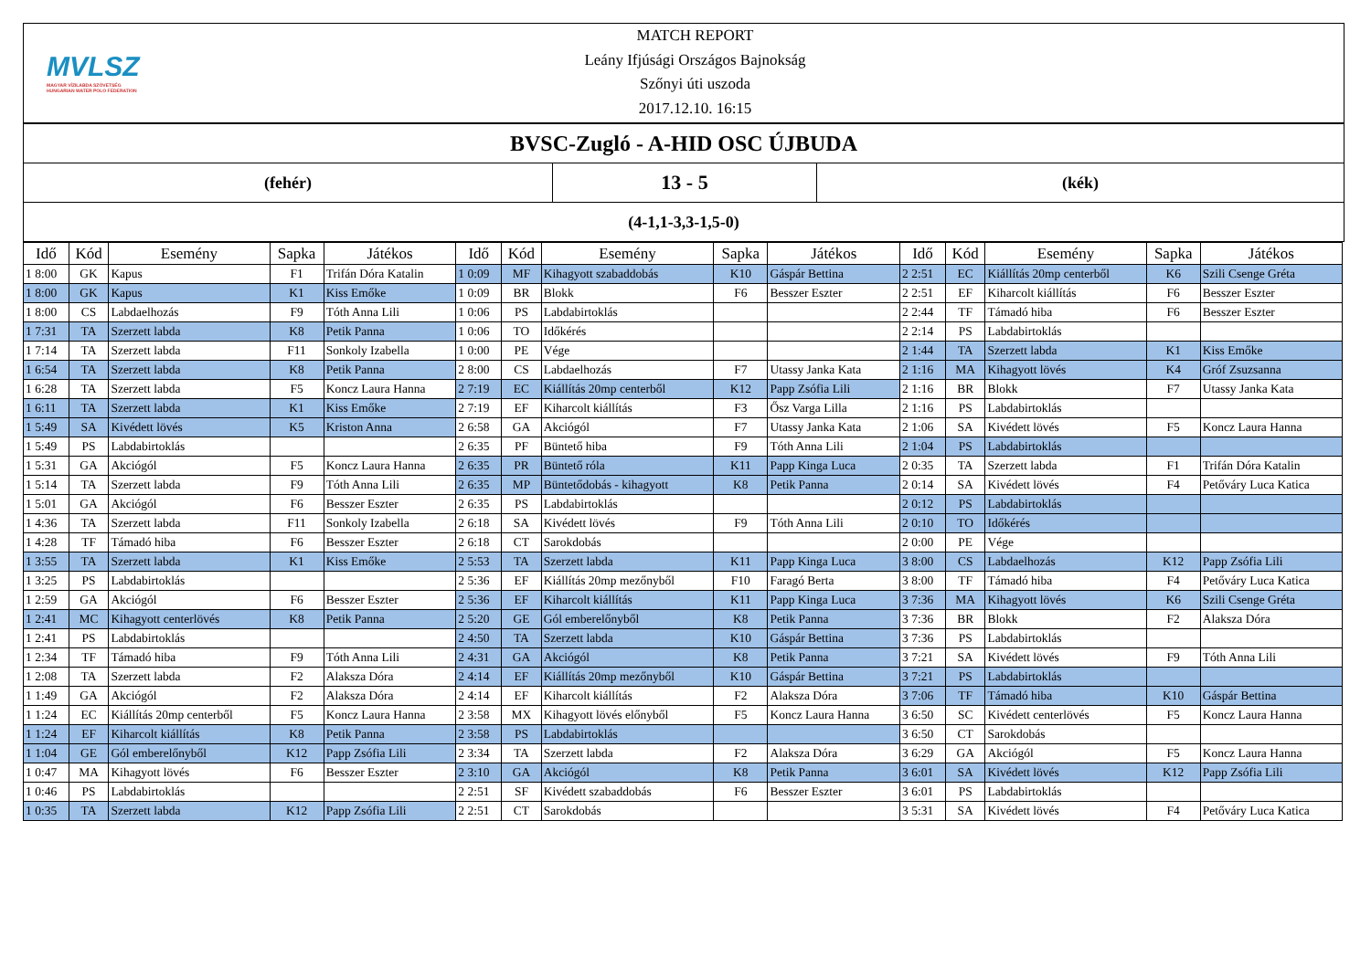MVLSZ
MAGYAR VÍZILABDA SZÖVETSÉG
HUNGARIAN WATER POLO FEDERATION
MATCH REPORT
Leány Ifjúsági Országos Bajnokság
Szőnyi úti uszoda
2017.12.10. 16:15
BVSC-Zugló - A-HID OSC ÚJBUDA
(fehér)
13 - 5
(kék)
(4-1,1-3,3-1,5-0)
| Idő | Kód | Esemény | Sapka | Játékos | Idő | Kód | Esemény | Sapka | Játékos | Idő | Kód | Esemény | Sapka | Játékos |
| --- | --- | --- | --- | --- | --- | --- | --- | --- | --- | --- | --- | --- | --- | --- |
| 1 8:00 | GK | Kapus | F1 | Trifán Dóra Katalin | 1 0:09 | MF | Kihagyott szabaddobás | K10 | Gáspár Bettina | 2 2:51 | EC | Kiállítás 20mp centerből | K6 | Szili Csenge Gréta |
| 1 8:00 | GK | Kapus | K1 | Kiss Emőke | 1 0:09 | BR | Blokk | F6 | Besszer Eszter | 2 2:51 | EF | Kiharcolt kiállítás | F6 | Besszer Eszter |
| 1 8:00 | CS | Labdaelhozás | F9 | Tóth Anna Lili | 1 0:06 | PS | Labdabirtoklás | | | 2 2:44 | TF | Támadó hiba | F6 | Besszer Eszter |
| 1 7:31 | TA | Szerzett labda | K8 | Petik Panna | 1 0:06 | TO | Időkérés | | | 2 2:14 | PS | Labdabirtoklás | | |
| 1 7:14 | TA | Szerzett labda | F11 | Sonkoly Izabella | 1 0:00 | PE | Vége | | | 2 1:44 | TA | Szerzett labda | K1 | Kiss Emőke |
| 1 6:54 | TA | Szerzett labda | K8 | Petik Panna | 2 8:00 | CS | Labdaelhozás | F7 | Utassy Janka Kata | 2 1:16 | MA | Kihagyott lövés | K4 | Gróf Zsuzsanna |
| 1 6:28 | TA | Szerzett labda | F5 | Koncz Laura Hanna | 2 7:19 | EC | Kiállítás 20mp centerből | K12 | Papp Zsófia Lili | 2 1:16 | BR | Blokk | F7 | Utassy Janka Kata |
| 1 6:11 | TA | Szerzett labda | K1 | Kiss Emőke | 2 7:19 | EF | Kiharcolt kiállítás | F3 | Ősz Varga Lilla | 2 1:16 | PS | Labdabirtoklás | | |
| 1 5:49 | SA | Kivédett lövés | K5 | Kriston Anna | 2 6:58 | GA | Akciógól | F7 | Utassy Janka Kata | 2 1:06 | SA | Kivédett lövés | F5 | Koncz Laura Hanna |
| 1 5:49 | PS | Labdabirtoklás | | | 2 6:35 | PF | Büntető hiba | F9 | Tóth Anna Lili | 2 1:04 | PS | Labdabirtoklás | | |
| 1 5:31 | GA | Akciógól | F5 | Koncz Laura Hanna | 2 6:35 | PR | Büntető róla | K11 | Papp Kinga Luca | 2 0:35 | TA | Szerzett labda | F1 | Trifán Dóra Katalin |
| 1 5:14 | TA | Szerzett labda | F9 | Tóth Anna Lili | 2 6:35 | MP | Büntetődobás - kihagyott | K8 | Petik Panna | 2 0:14 | SA | Kivédett lövés | F4 | Petőváry Luca Katica |
| 1 5:01 | GA | Akciógól | F6 | Besszer Eszter | 2 6:35 | PS | Labdabirtoklás | | | 2 0:12 | PS | Labdabirtoklás | | |
| 1 4:36 | TA | Szerzett labda | F11 | Sonkoly Izabella | 2 6:18 | SA | Kivédett lövés | F9 | Tóth Anna Lili | 2 0:10 | TO | Időkérés | | |
| 1 4:28 | TF | Támadó hiba | F6 | Besszer Eszter | 2 6:18 | CT | Sarokdobás | | | 2 0:00 | PE | Vége | | |
| 1 3:55 | TA | Szerzett labda | K1 | Kiss Emőke | 2 5:53 | TA | Szerzett labda | K11 | Papp Kinga Luca | 3 8:00 | CS | Labdaelhozás | K12 | Papp Zsófia Lili |
| 1 3:25 | PS | Labdabirtoklás | | | 2 5:36 | EF | Kiállítás 20mp mezőnyből | F10 | Faragó Berta | 3 8:00 | TF | Támadó hiba | F4 | Petőváry Luca Katica |
| 1 2:59 | GA | Akciógól | F6 | Besszer Eszter | 2 5:36 | EF | Kiharcolt kiállítás | K11 | Papp Kinga Luca | 3 7:36 | MA | Kihagyott lövés | K6 | Szili Csenge Gréta |
| 1 2:41 | MC | Kihagyott centerlövés | K8 | Petik Panna | 2 5:20 | GE | Gól emberelőnyből | K8 | Petik Panna | 3 7:36 | BR | Blokk | F2 | Alaksza Dóra |
| 1 2:41 | PS | Labdabirtoklás | | | 2 4:50 | TA | Szerzett labda | K10 | Gáspár Bettina | 3 7:36 | PS | Labdabirtoklás | | |
| 1 2:34 | TF | Támadó hiba | F9 | Tóth Anna Lili | 2 4:31 | GA | Akciógól | K8 | Petik Panna | 3 7:21 | SA | Kivédett lövés | F9 | Tóth Anna Lili |
| 1 2:08 | TA | Szerzett labda | F2 | Alaksza Dóra | 2 4:14 | EF | Kiállítás 20mp mezőnyből | K10 | Gáspár Bettina | 3 7:21 | PS | Labdabirtoklás | | |
| 1 1:49 | GA | Akciógól | F2 | Alaksza Dóra | 2 4:14 | EF | Kiharcolt kiállítás | F2 | Alaksza Dóra | 3 7:06 | TF | Támadó hiba | K10 | Gáspár Bettina |
| 1 1:24 | EC | Kiállítás 20mp centerből | F5 | Koncz Laura Hanna | 2 3:58 | MX | Kihagyott lövés előnyből | F5 | Koncz Laura Hanna | 3 6:50 | SC | Kivédett centerlövés | F5 | Koncz Laura Hanna |
| 1 1:24 | EF | Kiharcolt kiállítás | K8 | Petik Panna | 2 3:58 | PS | Labdabirtoklás | | | 3 6:50 | CT | Sarokdobás | | |
| 1 1:04 | GE | Gól emberelőnyből | K12 | Papp Zsófia Lili | 2 3:34 | TA | Szerzett labda | F2 | Alaksza Dóra | 3 6:29 | GA | Akciógól | F5 | Koncz Laura Hanna |
| 1 0:47 | MA | Kihagyott lövés | F6 | Besszer Eszter | 2 3:10 | GA | Akciógól | K8 | Petik Panna | 3 6:01 | SA | Kivédett lövés | K12 | Papp Zsófia Lili |
| 1 0:46 | PS | Labdabirtoklás | | | 2 2:51 | SF | Kivédett szabaddobás | F6 | Besszer Eszter | 3 6:01 | PS | Labdabirtoklás | | |
| 1 0:35 | TA | Szerzett labda | K12 | Papp Zsófia Lili | 2 2:51 | CT | Sarokdobás | | | 3 5:31 | SA | Kivédett lövés | F4 | Petőváry Luca Katica |